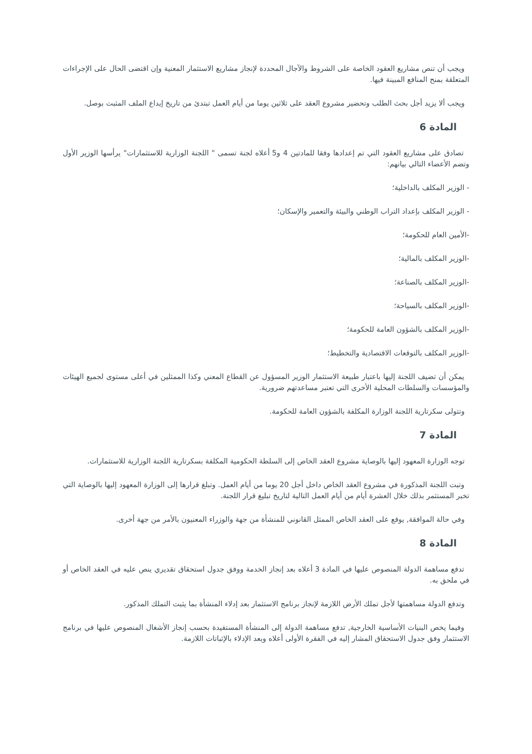ويجب أن تنص مشاريع العقود الخاصة على الشروط والآجال المحددة لإنجاز مشاريع الاستثمار المعنية وإن اقتضى الحال على الإجراءات المتعلقة بمنح المنافع المبينة فيها.
ويجب ألا يزيد أجل بحث الطلب وتحضير مشروع العقد على ثلاثين يوما من أيام العمل تبتدئ من تاريخ إيداع الملف المثبت بوصل.
المادة 6
تصادق على مشاريع العقود التي تم إعدادها وفقا للمادتين 4 و5 أعلاه لجنة تسمى " اللجنة الوزارية للاستثمارات" يرأسها الوزير الأول وتضم الأعضاء التالي بيانهم:
- الوزير المكلف بالداخلية؛
- الوزير المكلف بإعداد التراب الوطني والبيئة والتعمير والإسكان؛
-الأمين العام للحكومة؛
-الوزير المكلف بالمالية؛
-الوزير المكلف بالصناعة؛
-الوزير المكلف بالسياحة؛
-الوزير المكلف بالشؤون العامة للحكومة؛
-الوزير المكلف بالتوقعات الاقتصادية والتخطيط؛
يمكن أن تضيف اللجنة إليها باعتبار طبيعة الاستثمار الوزير المسؤول عن القطاع المعني وكذا الممثلين في أعلى مستوى لجميع الهيئات والمؤسسات والسلطات المحلية الأخرى التي تعتبر مساعدتهم ضرورية.
وتتولى سكرتارية اللجنة الوزارة المكلفة بالشؤون العامة للحكومة.
المادة 7
توجه الوزارة المعهود إليها بالوصاية مشروع العقد الخاص إلى السلطة الحكومية المكلفة بسكرتارية اللجنة الوزارية للاستثمارات.
وتبت اللجنة المذكورة في مشروع العقد الخاص داخل أجل 20 يوما من أيام العمل. وتبلغ قرارها إلى الوزارة المعهود إليها بالوصاية التي تخبر المستثمر بذلك خلال العشرة أيام من أيام العمل التالية لتاريخ تبليغ قرار اللجنة.
وفي حالة الموافقة, يوقع على العقد الخاص الممثل القانوني للمنشأة من جهة والوزراء المعنيون بالأمر من جهة أخرى.
المادة 8
تدفع مساهمة الدولة المنصوص عليها في المادة 3 أعلاه بعد إنجاز الخدمة ووفق جدول استحقاق تقديري ينص عليه في العقد الخاص أو في ملحق به.
وتدفع الدولة مساهمتها لأجل تملك الأرض اللازمة لإنجاز برنامج الاستثمار بعد إدلاء المنشأة بما يثبت التملك المذكور.
وفيما يخص البنيات الأساسية الخارجية, تدفع مساهمة الدولة إلى المنشأة المستفيدة بحسب إنجاز الأشغال المنصوص عليها في برنامج الاستثمار وفق جدول الاستحقاق المشار إليه في الفقرة الأولى أعلاه وبعد الإدلاء بالإثباتات اللازمة.